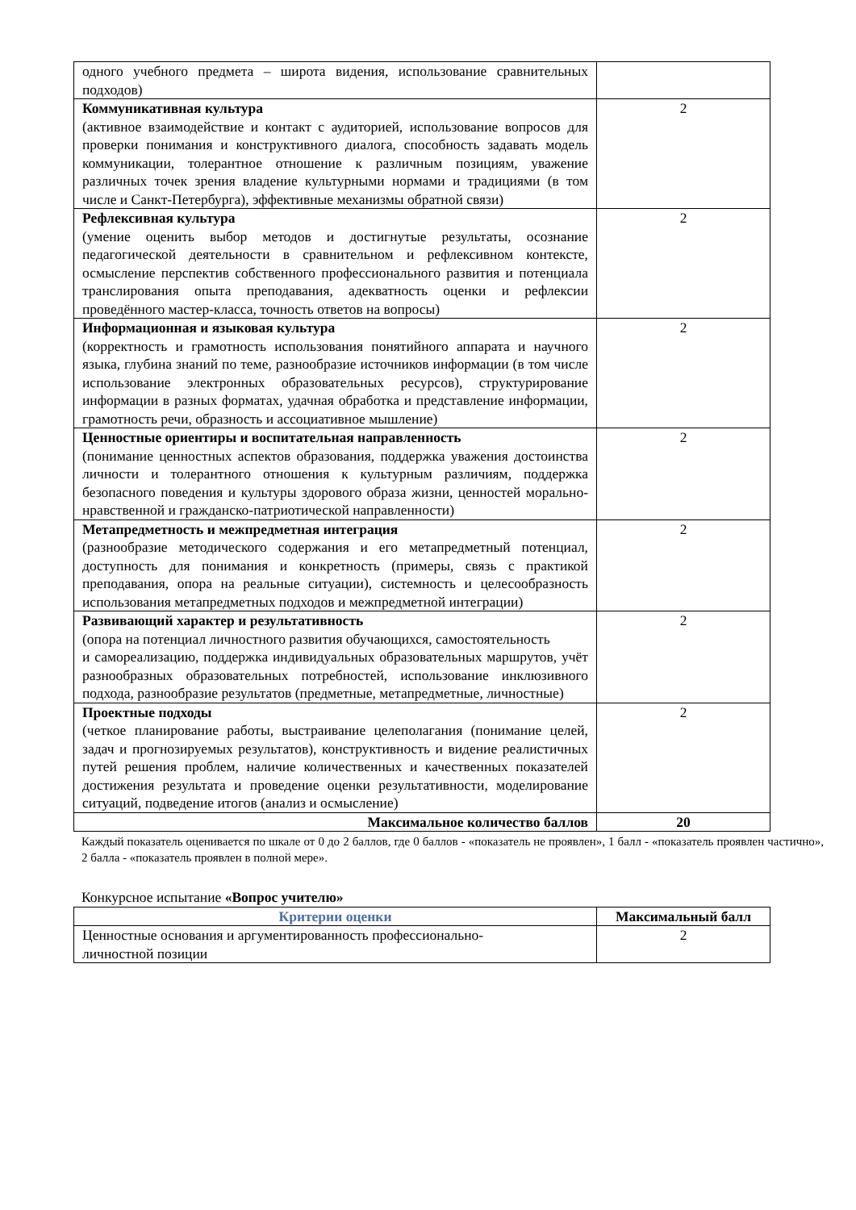| одного учебного предмета – широта видения, использование сравнительных подходов) | |
| Коммуникативная культура (активное взаимодействие и контакт с аудиторией, использование вопросов для проверки понимания и конструктивного диалога, способность задавать модель коммуникации, толерантное отношение к различным позициям, уважение различных точек зрения владение культурными нормами и традициями (в том числе и Санкт-Петербурга), эффективные механизмы обратной связи) | 2 |
| Рефлексивная культура (умение оценить выбор методов и достигнутые результаты, осознание педагогической деятельности в сравнительном и рефлексивном контексте, осмысление перспектив собственного профессионального развития и потенциала транслирования опыта преподавания, адекватность оценки и рефлексии проведённого мастер-класса, точность ответов на вопросы) | 2 |
| Информационная и языковая культура (корректность и грамотность использования понятийного аппарата и научного языка, глубина знаний по теме, разнообразие источников информации (в том числе использование электронных образовательных ресурсов), структурирование информации в разных форматах, удачная обработка и представление информации, грамотность речи, образность и ассоциативное мышление) | 2 |
| Ценностные ориентиры и воспитательная направленность (понимание ценностных аспектов образования, поддержка уважения достоинства личности и толерантного отношения к культурным различиям, поддержка безопасного поведения и культуры здорового образа жизни, ценностей морально-нравственной и гражданско-патриотической направленности) | 2 |
| Метапредметность и межпредметная интеграция (разнообразие методического содержания и его метапредметный потенциал, доступность для понимания и конкретность (примеры, связь с практикой преподавания, опора на реальные ситуации), системность и целесообразность использования метапредметных подходов и межпредметной интеграции) | 2 |
| Развивающий характер и результативность (опора на потенциал личностного развития обучающихся, самостоятельность и самореализацию, поддержка индивидуальных образовательных маршрутов, учёт разнообразных образовательных потребностей, использование инклюзивного подхода, разнообразие результатов (предметные, метапредметные, личностные) | 2 |
| Проектные подходы (четкое планирование работы, выстраивание целеполагания (понимание целей, задач и прогнозируемых результатов), конструктивность и видение реалистичных путей решения проблем, наличие количественных и качественных показателей достижения результата и проведение оценки результативности, моделирование ситуаций, подведение итогов (анализ и осмысление) | 2 |
| Максимальное количество баллов | 20 |
Каждый показатель оценивается по шкале от 0 до 2 баллов, где 0 баллов - «показатель не проявлен», 1 балл - «показатель проявлен частично», 2 балла - «показатель проявлен в полной мере».
Конкурсное испытание «Вопрос учителю»
| Критерии оценки | Максимальный балл |
| --- | --- |
| Ценностные основания и аргументированность профессионально- личностной позиции | 2 |